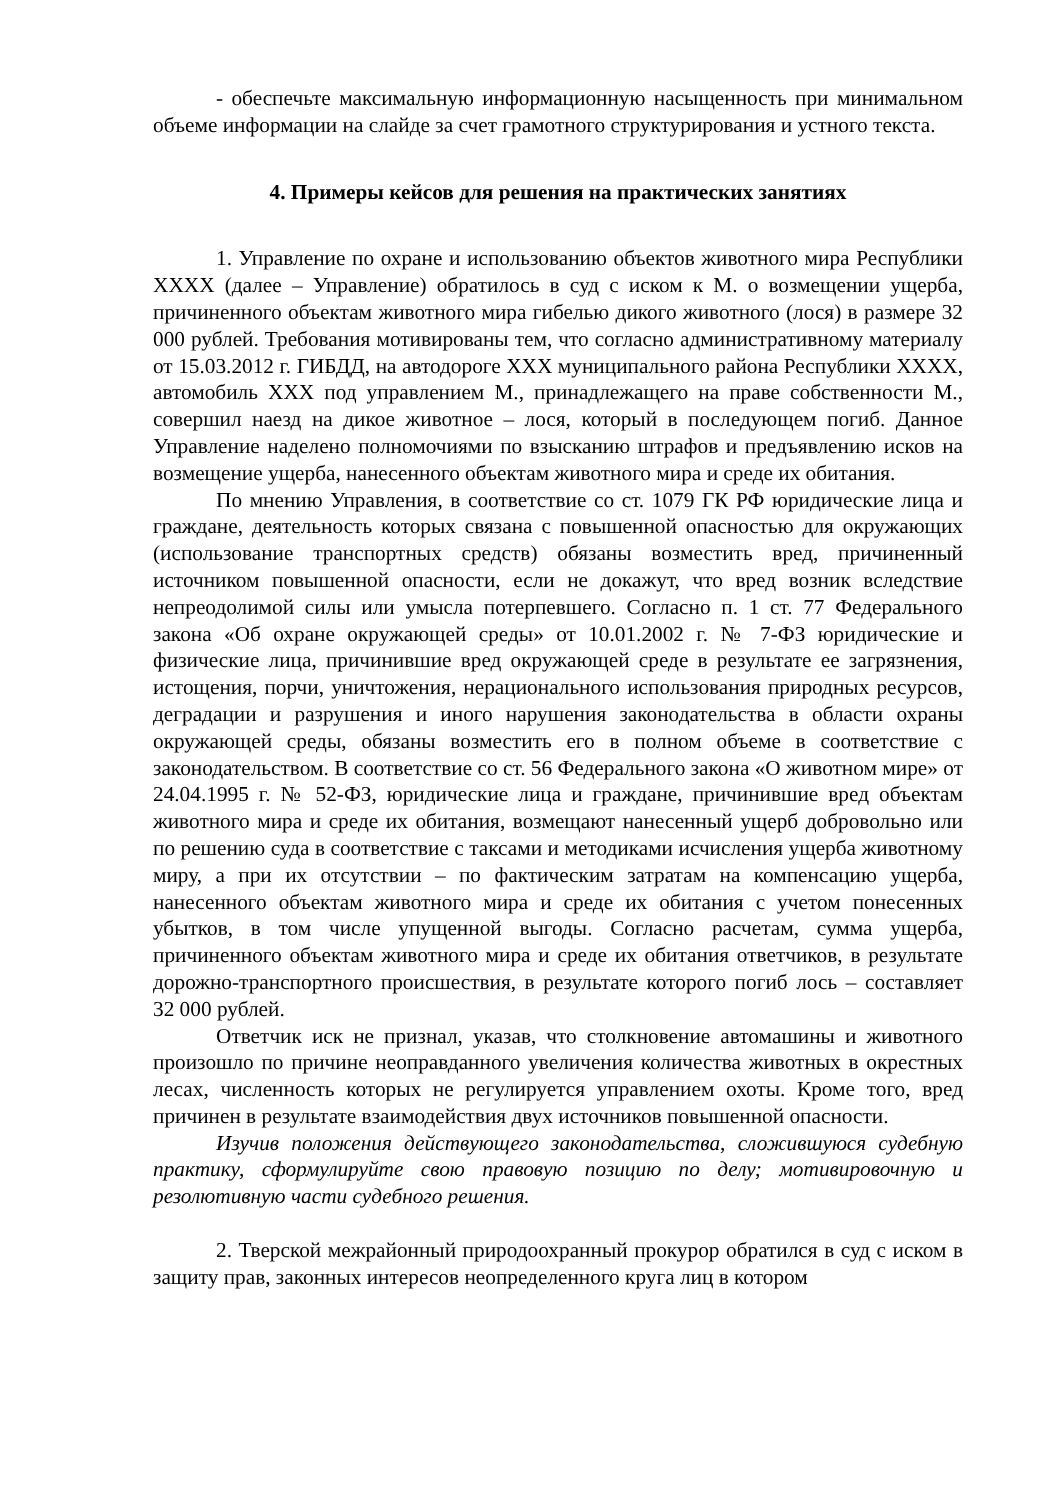- обеспечьте максимальную информационную насыщенность при минимальном объеме информации на слайде за счет грамотного структурирования и устного текста.
4. Примеры кейсов для решения на практических занятиях
1. Управление по охране и использованию объектов животного мира Республики XXXX (далее – Управление) обратилось в суд с иском к М. о возмещении ущерба, причиненного объектам животного мира гибелью дикого животного (лося) в размере 32 000 рублей. Требования мотивированы тем, что согласно административному материалу от 15.03.2012 г. ГИБДД, на автодороге XXX муниципального района Республики XXXX, автомобиль XXX под управлением М., принадлежащего на праве собственности М., совершил наезд на дикое животное – лося, который в последующем погиб. Данное Управление наделено полномочиями по взысканию штрафов и предъявлению исков на возмещение ущерба, нанесенного объектам животного мира и среде их обитания.
По мнению Управления, в соответствие со ст. 1079 ГК РФ юридические лица и граждане, деятельность которых связана с повышенной опасностью для окружающих (использование транспортных средств) обязаны возместить вред, причиненный источником повышенной опасности, если не докажут, что вред возник вследствие непреодолимой силы или умысла потерпевшего. Согласно п. 1 ст. 77 Федерального закона «Об охране окружающей среды» от 10.01.2002 г. № 7-ФЗ юридические и физические лица, причинившие вред окружающей среде в результате ее загрязнения, истощения, порчи, уничтожения, нерационального использования природных ресурсов, деградации и разрушения и иного нарушения законодательства в области охраны окружающей среды, обязаны возместить его в полном объеме в соответствие с законодательством. В соответствие со ст. 56 Федерального закона «О животном мире» от 24.04.1995 г. № 52-ФЗ, юридические лица и граждане, причинившие вред объектам животного мира и среде их обитания, возмещают нанесенный ущерб добровольно или по решению суда в соответствие с таксами и методиками исчисления ущерба животному миру, а при их отсутствии – по фактическим затратам на компенсацию ущерба, нанесенного объектам животного мира и среде их обитания с учетом понесенных убытков, в том числе упущенной выгоды. Согласно расчетам, сумма ущерба, причиненного объектам животного мира и среде их обитания ответчиков, в результате дорожно-транспортного происшествия, в результате которого погиб лось – составляет 32 000 рублей.
Ответчик иск не признал, указав, что столкновение автомашины и животного произошло по причине неоправданного увеличения количества животных в окрестных лесах, численность которых не регулируется управлением охоты. Кроме того, вред причинен в результате взаимодействия двух источников повышенной опасности.
Изучив положения действующего законодательства, сложившуюся судебную практику, сформулируйте свою правовую позицию по делу; мотивировочную и резолютивную части судебного решения.
2. Тверской межрайонный природоохранный прокурор обратился в суд с иском в защиту прав, законных интересов неопределенного круга лиц в котором